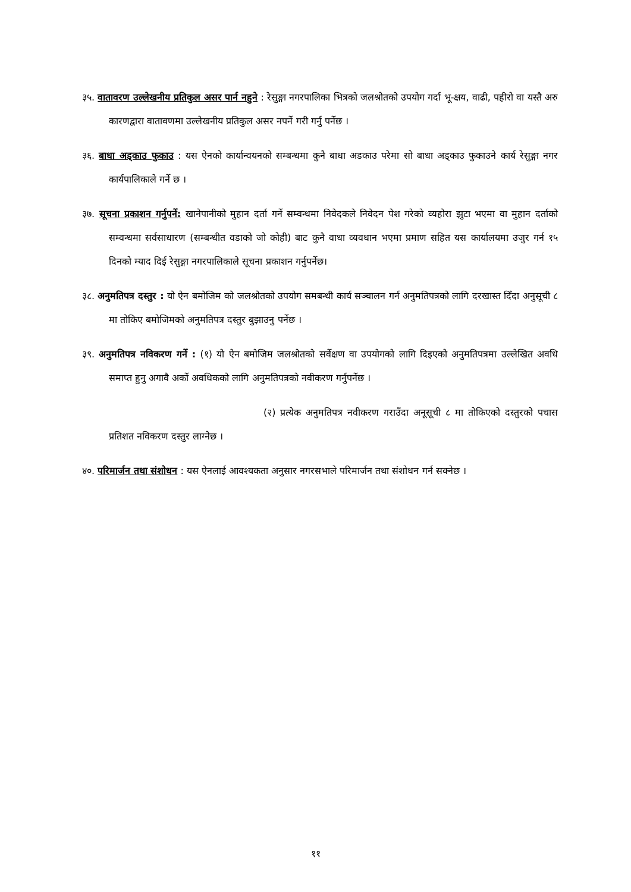३५. वातावरण उल्लेखनीय प्रतिकुल असर पार्न नहुने : रेसुङ्गा नगरपालिका भित्रको जलश्रोतको उपयोग गर्दा भू-क्षय, वाढी, पहीरो वा यस्तै अरु कारणद्वारा वातावणमा उल्लेखनीय प्रतिकुल असर नपर्ने गरी गर्नु पर्नेछ ।
३६. बाधा अड्काउ फुकाउ : यस ऐनको कार्यान्वयनको सम्बन्धमा कुनै बाधा अडकाउ परेमा सो बाधा अड्काउ फुकाउने कार्य रेसुङ्गा नगर कार्यपालिकाले गर्ने छ ।
३७. सूचना प्रकाशन गर्नुपर्ने: खानेपानीको मुहान दर्ता गर्ने सम्वन्धमा निवेदकले निवेदन पेश गरेको व्यहोरा झुटा भएमा वा मुहान दर्ताको सम्वन्धमा सर्वसाधारण (सम्बन्धीत वडाको जो कोही) बाट कुनै वाधा व्यवधान भएमा प्रमाण सहित यस कार्यालयमा उजुर गर्न १५ दिनको म्याद दिई रेसुङ्गा नगरपालिकाले सूचना प्रकाशन गर्नुपर्नेछ।
३८. अनुमतिपत्र दस्तुर : यो ऐन बमोजिम को जलश्रोतको उपयोग समबन्धी कार्य सञ्चालन गर्न अनुमतिपत्रको लागि दरखास्त दिँदा अनुसूची ८ मा तोकिए बमोजिमको अनुमतिपत्र दस्तुर बुझाउनु पर्नेछ ।
३९. अनुमतिपत्र नविकरण गर्ने : (१) यो ऐन बमोजिम जलश्रोतको सर्वेक्षण वा उपयोगको लागि दिइएको अनुमतिपत्रमा उल्लेखित अवधि समाप्त हुनु अगावै अर्को अवधिकको लागि अनुमतिपत्रको नवीकरण गर्नुपर्नेछ ।
(२) प्रत्येक अनुमतिपत्र नवीकरण गराउँदा अनूसूची ८ मा तोकिएको दस्तुरको पचास प्रतिशत नविकरण दस्तुर लाग्नेछ ।
४०. परिमार्जन तथा संशोधन : यस ऐनलाई आवश्यकता अनुसार नगरसभाले परिमार्जन तथा संशोधन गर्न सक्नेछ ।
११